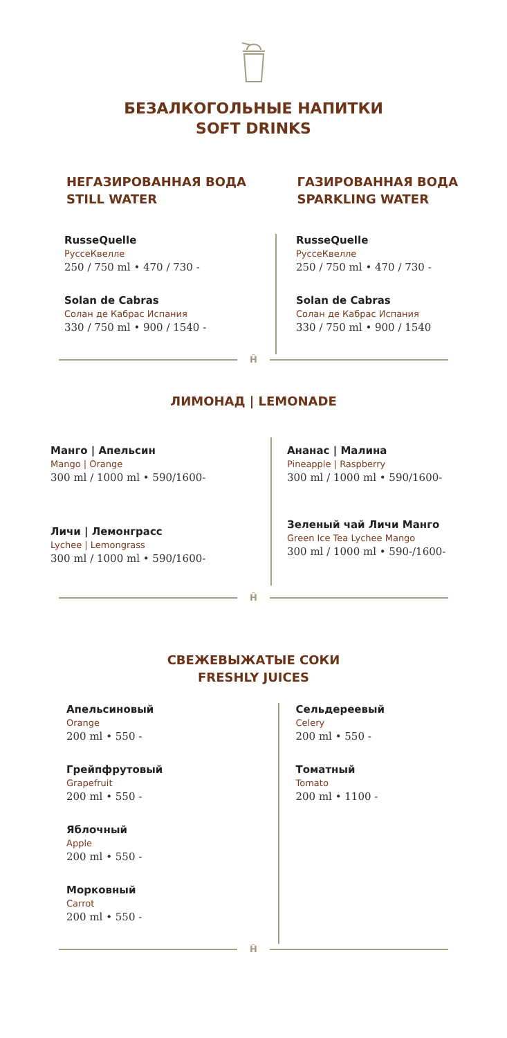БЕЗАЛКОГОЛЬНЫЕ НАПИТКИ
SOFT DRINKS
НЕГАЗИРОВАННАЯ ВОДА
STILL WATER
ГАЗИРОВАННАЯ ВОДА
SPARKLING WATER
RusseQuelle
РуссеКвелле
250 / 750 ml • 470 / 730 -
Solan de Cabras
Солан де Кабрас Испания
330 / 750 ml • 900 / 1540 -
RusseQuelle
РуссеКвелле
250 / 750 ml • 470 / 730 -
Solan de Cabras
Солан де Кабрас Испания
330 / 750 ml • 900 / 1540
Ĥ
ЛИМОНАД | LEMONADE
Манго | Апельсин
Mango | Orange
300 ml / 1000 ml • 590/1600-
Личи | Лемонграсс
Lychee | Lemongrass
300 ml / 1000 ml • 590/1600-
Ананас | Малина
Pineapple | Raspberry
300 ml / 1000 ml • 590/1600-
Зеленый чай Личи Манго
Green Ice Tea Lychee Mango
300 ml / 1000 ml • 590-/1600-
Ĥ
СВЕЖЕВЫЖАТЫЕ СОКИ
FRESHLY JUICES
Апельсиновый
Orange
200 ml • 550 -
Грейпфрутовый
Grapefruit
200 ml • 550 -
Яблочный
Apple
200 ml • 550 -
Морковный
Carrot
200 ml • 550 -
Сельдереевый
Celery
200 ml • 550 -
Томатный
Tomato
200 ml • 1100 -
Ĥ